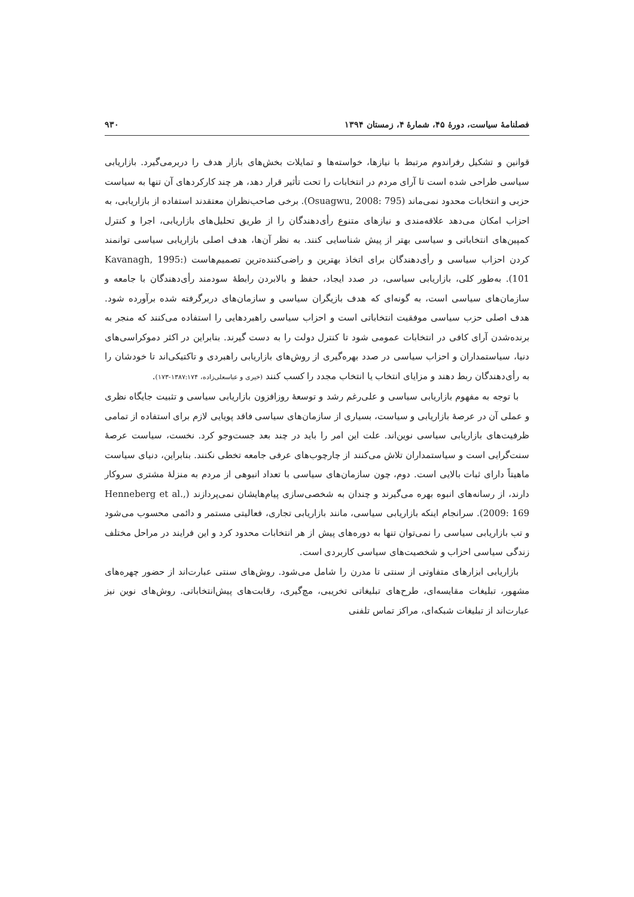فصلنامهٔ سیاست، دورهٔ ۴۵، شمارهٔ ۴، زمستان ۱۳۹۴ ۹۳۰
قوانین و تشکیل رفراندوم مرتبط با نیازها، خواسته‌ها و تمایلات بخش‌های بازار هدف را دربرمی‌گیرد. بازاریابی سیاسی طراحی شده است تا آرای مردم در انتخابات را تحت تأثیر قرار دهد، هر چند کارکردهای آن تنها به سیاست حزبی و انتخابات محدود نمی‌ماند (Osuagwu, 2008: 795). برخی صاحب‌نظران معتقدند استفاده از بازاریابی، به احزاب امکان می‌دهد علاقه‌مندی و نیازهای متنوع رأی‌دهندگان را از طریق تحلیل‌های بازاریابی، اجرا و کنترل کمپین‌های انتخاباتی و سیاسی بهتر از پیش شناسایی کنند. به نظر آن‌ها، هدف اصلی بازاریابی سیاسی توانمند کردن احزاب سیاسی و رأی‌دهندگان برای اتخاذ بهترین و راضی‌کننده‌ترین تصمیم‌هاست (Kavanagh, 1995: 101). به‌طور کلی، بازاریابی سیاسی، در صدد ایجاد، حفظ و بالابردن رابطهٔ سودمند رأی‌دهندگان با جامعه و سازمان‌های سیاسی است، به گونه‌ای که هدف بازیگران سیاسی و سازمان‌های دربرگرفته شده برآورده شود. هدف اصلی حزب سیاسی موفقیت انتخاباتی است و احزاب سیاسی راهبردهایی را استفاده می‌کنند که منجر به برنده‌شدن آرای کافی در انتخابات عمومی شود تا کنترل دولت را به دست گیرند. بنابراین در اکثر دموکراسی‌های دنیا، سیاستمداران و احزاب سیاسی در صدد بهره‌گیری از روش‌های بازاریابی راهبردی و تاکتیکی‌اند تا خودشان را به رأی‌دهندگان ربط دهند و مزایای انتخاب یا انتخاب مجدد را کسب کنند (خیری و عباسعلی‌زاده، ۱۳۸۷:۱۷۴-۱۷۳).
با توجه به مفهوم بازاریابی سیاسی و علی‌رغم رشد و توسعهٔ روزافزون بازاریابی سیاسی و تثبیت جایگاه نظری و عملی آن در عرصهٔ بازاریابی و سیاست، بسیاری از سازمان‌های سیاسی فاقد پویایی لازم برای استفاده از تمامی ظرفیت‌های بازاریابی سیاسی نوین‌اند. علت این امر را باید در چند بعد جست‌وجو کرد. نخست، سیاست عرصهٔ سنت‌گرایی است و سیاستمداران تلاش می‌کنند از چارچوب‌های عرفی جامعه تخطی نکنند. بنابراین، دنیای سیاست ماهیتاً دارای ثبات بالایی است. دوم، چون سازمان‌های سیاسی با تعداد انبوهی از مردم به منزلهٔ مشتری سروکار دارند، از رسانه‌های انبوه بهره می‌گیرند و چندان به شخصی‌سازی پیام‌هایشان نمی‌پردازند (Henneberg et al., 2009: 169). سرانجام اینکه بازاریابی سیاسی، مانند بازاریابی تجاری، فعالیتی مستمر و دائمی محسوب می‌شود و تب بازاریابی سیاسی را نمی‌توان تنها به دوره‌های پیش از هر انتخابات محدود کرد و این فرایند در مراحل مختلف زندگی سیاسی احزاب و شخصیت‌های سیاسی کاربردی است.
بازاریابی ابزارهای متفاوتی از سنتی تا مدرن را شامل می‌شود. روش‌های سنتی عبارت‌اند از حضور چهره‌های مشهور، تبلیغات مقایسه‌ای، طرح‌های تبلیغاتی تخریبی، مچ‌گیری، رقابت‌های پیش‌انتخاباتی. روش‌های نوین نیز عبارت‌اند از تبلیغات شبکه‌ای، مراکز تماس تلفنی